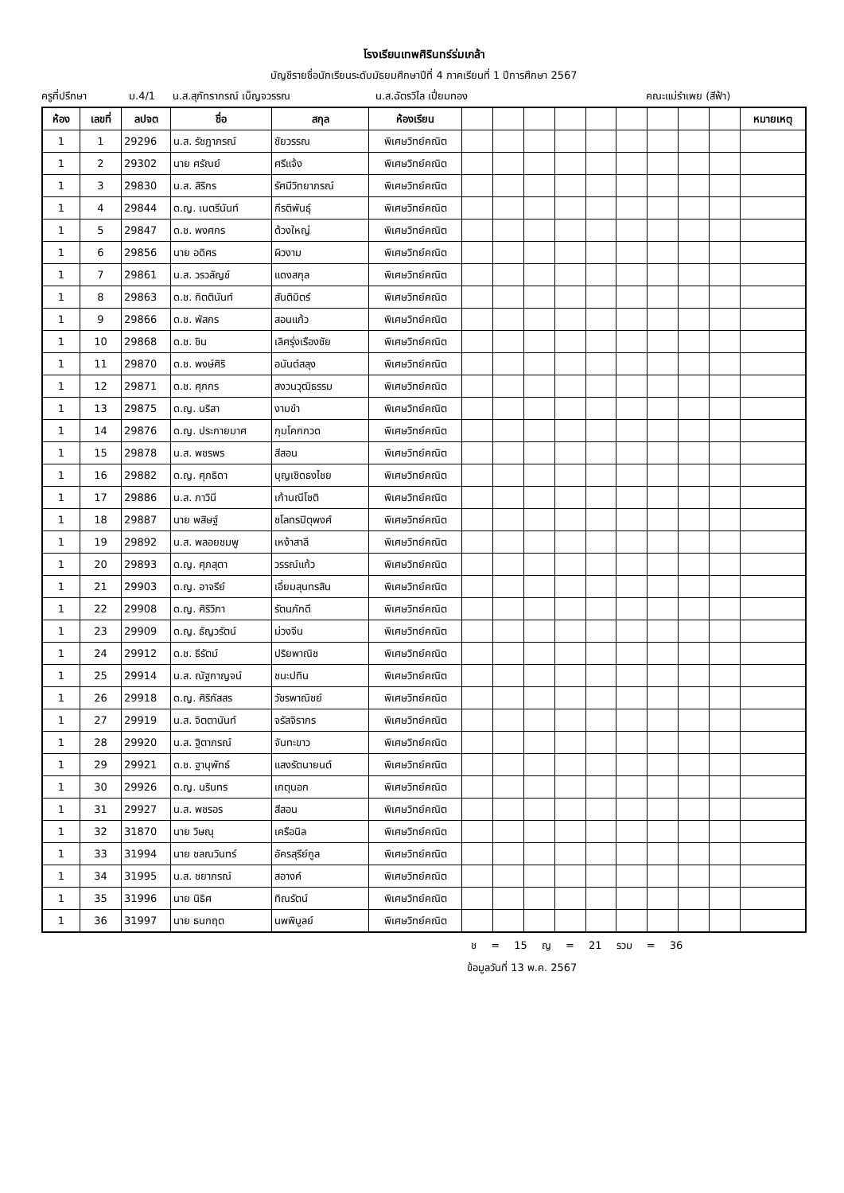โรงเรียนเทพศิรินทร์ร่มเกล้า
บัญชีรายชื่อนักเรียนระดับมัธยมศึกษาปีที่ 4 ภาคเรียนที่ 1 ปีการศึกษา 2567
ครูที่ปรึกษา ม.4/1 น.ส.สุภัทราภรณ์ เบ็ญจวรรณ น.ส.ฉัตรวิไล เปี่ยมทอง คณะแม่รำเพย (สีฟ้า)
| ห้อง | เลขที่ | ลปจต | ชื่อ | สกุล | ห้องเรียน | | | | | | | | | | หมายเหตุ |
| --- | --- | --- | --- | --- | --- | --- | --- | --- | --- | --- | --- | --- | --- | --- | --- |
| 1 | 1 | 29296 | น.ส. รัชฎาภรณ์ | ชัยวรรณ | พิเศษวิทย์คณิต | | | | | | | | | | |
| 1 | 2 | 29302 | นาย ศรัณย์ | ศรีแจ้ง | พิเศษวิทย์คณิต | | | | | | | | | | |
| 1 | 3 | 29830 | น.ส. สิริกร | รัศมีวิทยาภรณ์ | พิเศษวิทย์คณิต | | | | | | | | | | |
| 1 | 4 | 29844 | ด.ญ. เนตรีนันท์ | กีรติพันธุ์ | พิเศษวิทย์คณิต | | | | | | | | | | |
| 1 | 5 | 29847 | ด.ช. พงศกร | ด้วงใหญ่ | พิเศษวิทย์คณิต | | | | | | | | | | |
| 1 | 6 | 29856 | นาย อดิศร | ผิวงาม | พิเศษวิทย์คณิต | | | | | | | | | | |
| 1 | 7 | 29861 | น.ส. วรวลัญช์ | แดงสกุล | พิเศษวิทย์คณิต | | | | | | | | | | |
| 1 | 8 | 29863 | ด.ช. กิตตินันท์ | สันติมิตร์ | พิเศษวิทย์คณิต | | | | | | | | | | |
| 1 | 9 | 29866 | ด.ช. พัสกร | สอนแก้ว | พิเศษวิทย์คณิต | | | | | | | | | | |
| 1 | 10 | 29868 | ด.ช. ชิน | เลิศรุ่งเรืองชัย | พิเศษวิทย์คณิต | | | | | | | | | | |
| 1 | 11 | 29870 | ด.ช. พงษ์ศิริ | อนันต์สลุง | พิเศษวิทย์คณิต | | | | | | | | | | |
| 1 | 12 | 29871 | ด.ช. ศุภกร | สงวนวุฒิธรรม | พิเศษวิทย์คณิต | | | | | | | | | | |
| 1 | 13 | 29875 | ด.ญ. นริสา | งามขำ | พิเศษวิทย์คณิต | | | | | | | | | | |
| 1 | 14 | 29876 | ด.ญ. ประกายมาศ | กุมโคกกวด | พิเศษวิทย์คณิต | | | | | | | | | | |
| 1 | 15 | 29878 | น.ส. พชรพร | สีสอน | พิเศษวิทย์คณิต | | | | | | | | | | |
| 1 | 16 | 29882 | ด.ญ. ศุภธิดา | บุญเชิดธงไชย | พิเศษวิทย์คณิต | | | | | | | | | | |
| 1 | 17 | 29886 | น.ส. ภาวินี | เก้านณีโชติ | พิเศษวิทย์คณิต | | | | | | | | | | |
| 1 | 18 | 29887 | นาย พสิษฐ์ | ชโลทรปิตุพงศ์ | พิเศษวิทย์คณิต | | | | | | | | | | |
| 1 | 19 | 29892 | น.ส. พลอยชมพู | เหง้าสาลี | พิเศษวิทย์คณิต | | | | | | | | | | |
| 1 | 20 | 29893 | ด.ญ. ศุภสุตา | วรรณ์แก้ว | พิเศษวิทย์คณิต | | | | | | | | | | |
| 1 | 21 | 29903 | ด.ญ. อาจรีย์ | เอี่ยมสุนทรสิน | พิเศษวิทย์คณิต | | | | | | | | | | |
| 1 | 22 | 29908 | ด.ญ. ศิริวิภา | รัตนภักดี | พิเศษวิทย์คณิต | | | | | | | | | | |
| 1 | 23 | 29909 | ด.ญ. ธัญวรัตน์ | ม่วงจีน | พิเศษวิทย์คณิต | | | | | | | | | | |
| 1 | 24 | 29912 | ด.ช. ธีรัตม์ | ปริยพาณิช | พิเศษวิทย์คณิต | | | | | | | | | | |
| 1 | 25 | 29914 | น.ส. ณัฐกาญจน์ | ชนะปทิน | พิเศษวิทย์คณิต | | | | | | | | | | |
| 1 | 26 | 29918 | ด.ญ. ศิริภัสสร | วัชรพาณิชย์ | พิเศษวิทย์คณิต | | | | | | | | | | |
| 1 | 27 | 29919 | น.ส. จิตตานันท์ | จรัสจิรากร | พิเศษวิทย์คณิต | | | | | | | | | | |
| 1 | 28 | 29920 | น.ส. ฐิตาภรณ์ | จันทะขาว | พิเศษวิทย์คณิต | | | | | | | | | | |
| 1 | 29 | 29921 | ด.ช. ฐานุพัทธ์ | แสงรัตนายนต์ | พิเศษวิทย์คณิต | | | | | | | | | | |
| 1 | 30 | 29926 | ด.ญ. นรินทร | เกตุนอก | พิเศษวิทย์คณิต | | | | | | | | | | |
| 1 | 31 | 29927 | น.ส. พชรอร | สีสอน | พิเศษวิทย์คณิต | | | | | | | | | | |
| 1 | 32 | 31870 | นาย วิษณุ | เครือนิล | พิเศษวิทย์คณิต | | | | | | | | | | |
| 1 | 33 | 31994 | นาย ชลณวินทร์ | อัครสุรีย์กูล | พิเศษวิทย์คณิต | | | | | | | | | | |
| 1 | 34 | 31995 | น.ส. ชยาภรณ์ | สอางค์ | พิเศษวิทย์คณิต | | | | | | | | | | |
| 1 | 35 | 31996 | นาย นิธิศ | ทิณรัตน์ | พิเศษวิทย์คณิต | | | | | | | | | | |
| 1 | 36 | 31997 | นาย ธนกฤต | นพพิบูลย์ | พิเศษวิทย์คณิต | | | | | | | | | | |
ช = 15 ญ = 21 รวม = 36
ข้อมูลวันที่ 13 พ.ค. 2567